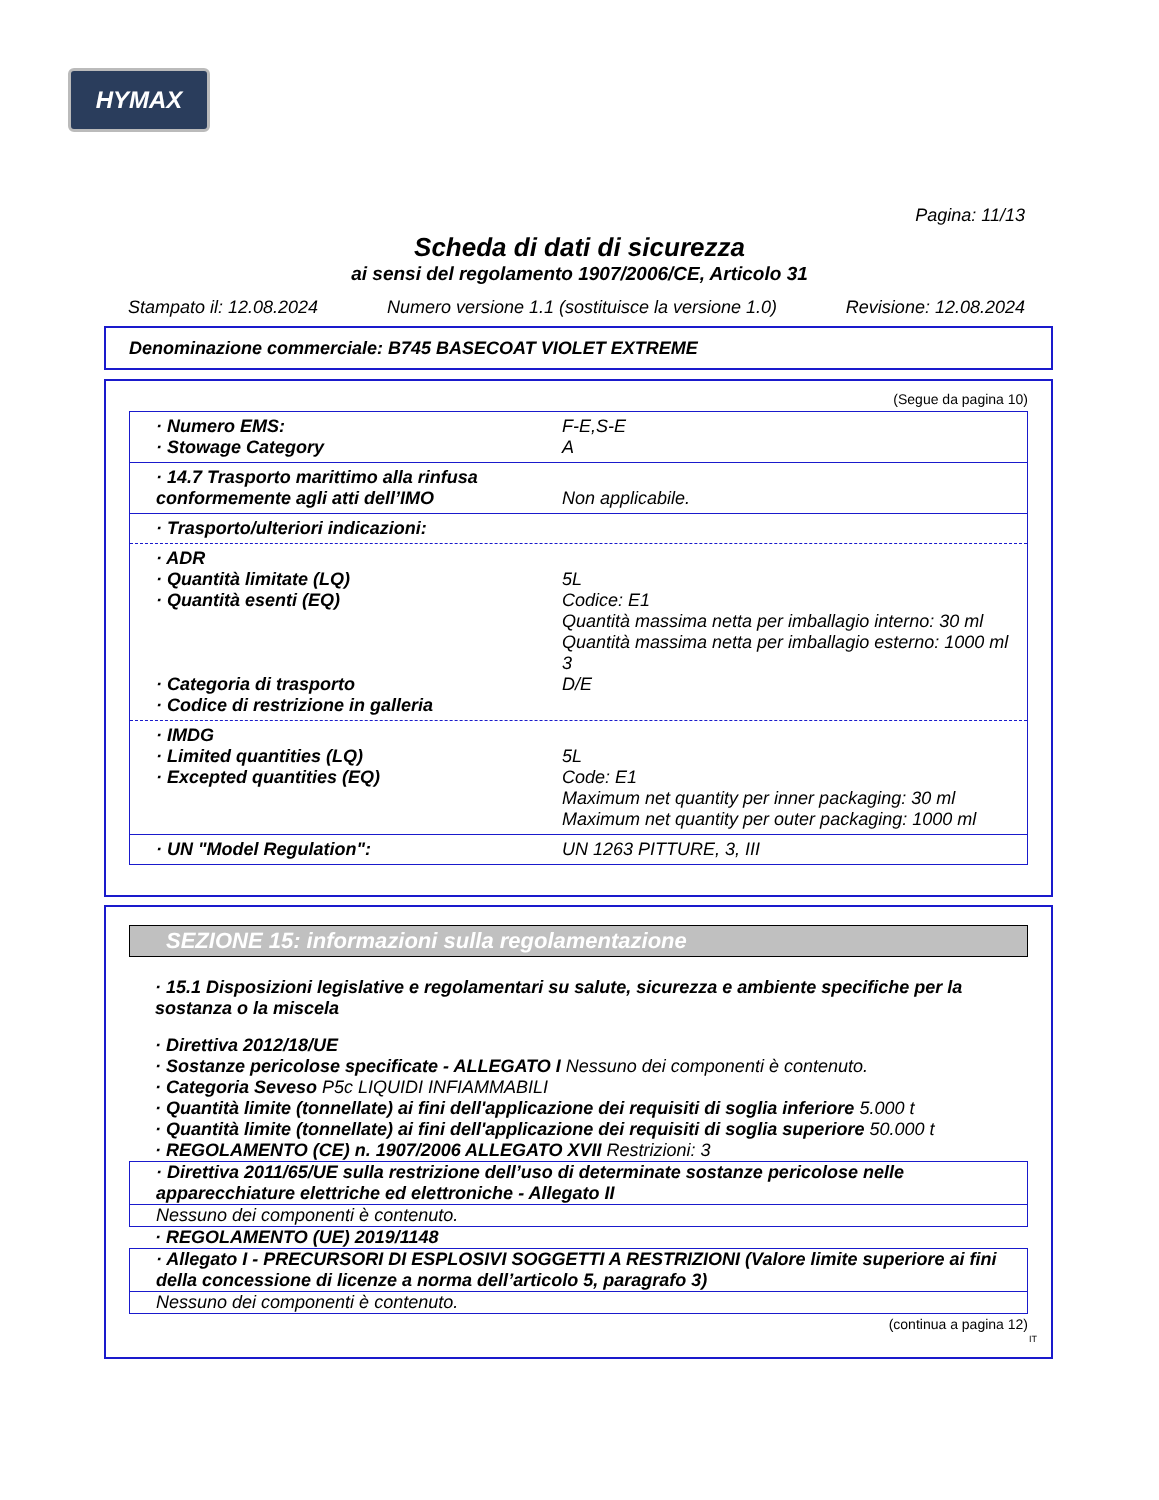HYMAX
Pagina: 11/13
Scheda di dati di sicurezza
ai sensi del regolamento 1907/2006/CE, Articolo 31
Stampato il: 12.08.2024 Numero versione 1.1 (sostituisce la versione 1.0) Revisione: 12.08.2024
Denominazione commerciale: B745 BASECOAT VIOLET EXTREME
(Segue da pagina 10)
· Numero EMS:
· Stowage Category
F-E,S-E
A
· 14.7 Trasporto marittimo alla rinfusa conformemente agli atti dell’IMO
Non applicabile.
· Trasporto/ulteriori indicazioni:
· ADR
· Quantità limitate (LQ)
· Quantità esenti (EQ)
· Categoria di trasporto
· Codice di restrizione in galleria
5L
Codice: E1
Quantità massima netta per imballagio interno: 30 ml
Quantità massima netta per imballagio esterno: 1000 ml
3
D/E
· IMDG
· Limited quantities (LQ)
· Excepted quantities (EQ)
5L
Code: E1
Maximum net quantity per inner packaging: 30 ml
Maximum net quantity per outer packaging: 1000 ml
· UN "Model Regulation": UN 1263 PITTURE, 3, III
SEZIONE 15: informazioni sulla regolamentazione
· 15.1 Disposizioni legislative e regolamentari su salute, sicurezza e ambiente specifiche per la sostanza o la miscela
· Direttiva 2012/18/UE
· Sostanze pericolose specificate - ALLEGATO I Nessuno dei componenti è contenuto.
· Categoria Seveso P5c LIQUIDI INFIAMMABILI
· Quantità limite (tonnellate) ai fini dell'applicazione dei requisiti di soglia inferiore 5.000 t
· Quantità limite (tonnellate) ai fini dell'applicazione dei requisiti di soglia superiore 50.000 t
· REGOLAMENTO (CE) n. 1907/2006 ALLEGATO XVII Restrizioni: 3
· Direttiva 2011/65/UE sulla restrizione dell’uso di determinate sostanze pericolose nelle apparecchiature elettriche ed elettroniche - Allegato II
Nessuno dei componenti è contenuto.
· REGOLAMENTO (UE) 2019/1148
· Allegato I - PRECURSORI DI ESPLOSIVI SOGGETTI A RESTRIZIONI (Valore limite superiore ai fini della concessione di licenze a norma dell’articolo 5, paragrafo 3)
Nessuno dei componenti è contenuto.
(continua a pagina 12)
IT